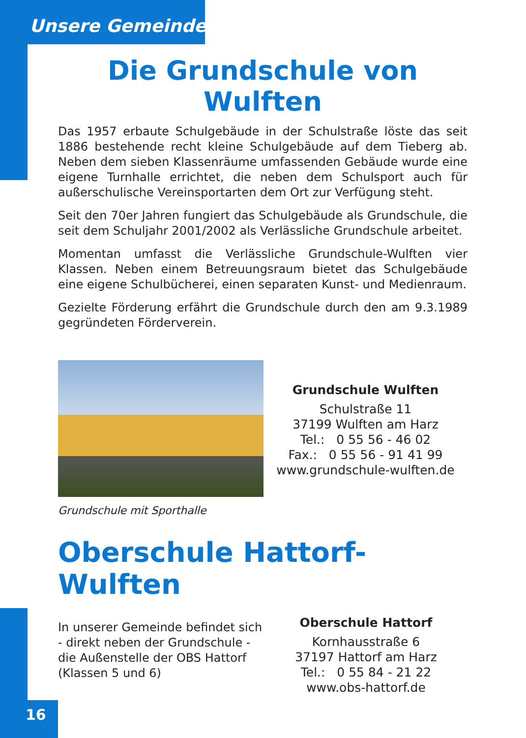Unsere Gemeinde
Die Grundschule von Wulften
Das 1957 erbaute Schulgebäude in der Schulstraße löste das seit 1886 bestehende recht kleine Schulgebäude auf dem Tieberg ab. Neben dem sieben Klassenräume umfassenden Gebäude wurde eine eigene Turnhalle errichtet, die neben dem Schulsport auch für außerschulische Vereinsportarten dem Ort zur Verfügung steht.
Seit den 70er Jahren fungiert das Schulgebäude als Grundschule, die seit dem Schuljahr 2001/2002 als Verlässliche Grundschule arbeitet.
Momentan umfasst die Verlässliche Grundschule-Wulften vier Klassen. Neben einem Betreuungsraum bietet das Schulgebäude eine eigene Schulbücherei, einen separaten Kunst- und Medienraum.
Gezielte Förderung erfährt die Grundschule durch den am 9.3.1989 gegründeten Förderverein.
Grundschule Wulften
Schulstraße 11
37199 Wulften am Harz
Tel.: 0 55 56 - 46 02
Fax.: 0 55 56 - 91 41 99
www.grundschule-wulften.de
Grundschule mit Sporthalle
Oberschule Hattorf-Wulften
In unserer Gemeinde befindet sich - direkt neben der Grundschule - die Außenstelle der OBS Hattorf (Klassen 5 und 6)
Oberschule Hattorf
Kornhausstraße 6
37197 Hattorf am Harz
Tel.: 0 55 84 - 21 22
www.obs-hattorf.de
16